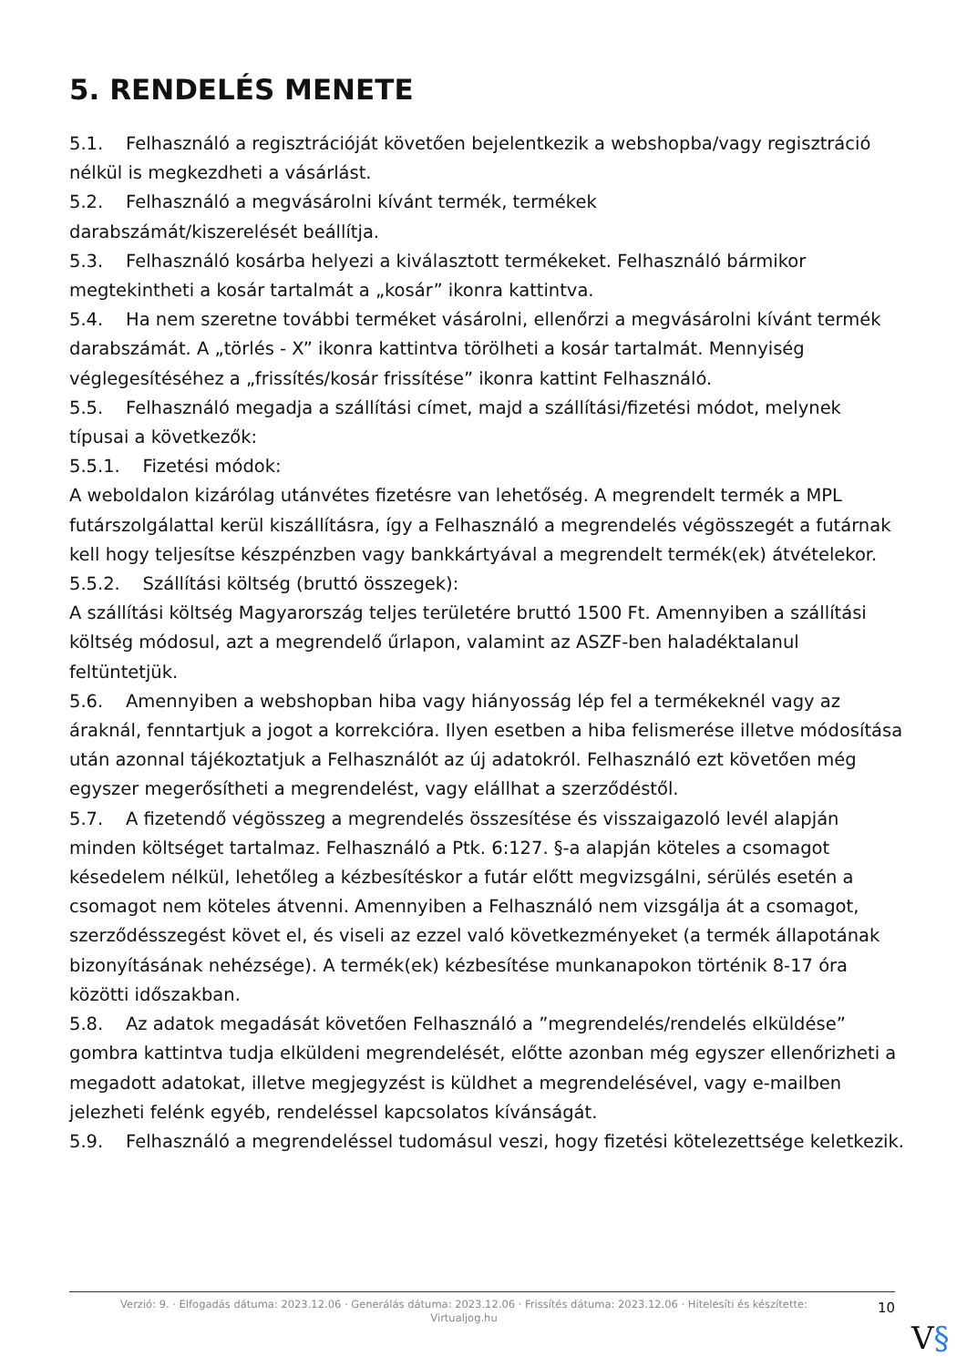5. RENDELÉS MENETE
5.1. Felhasználó a regisztrációját követően bejelentkezik a webshopba/vagy regisztráció nélkül is megkezdheti a vásárlást.
5.2. Felhasználó a megvásárolni kívánt termék, termékek
darabszámát/kiszerelését beállítja.
5.3. Felhasználó kosárba helyezi a kiválasztott termékeket. Felhasználó bármikor megtekintheti a kosár tartalmát a „kosár” ikonra kattintva.
5.4. Ha nem szeretne további terméket vásárolni, ellenőrzi a megvásárolni kívánt termék darabszámát. A „törlés - X” ikonra kattintva törölheti a kosár tartalmát. Mennyiség véglegesítéséhez a „frissítés/kosár frissítése” ikonra kattint Felhasználó.
5.5. Felhasználó megadja a szállítási címet, majd a szállítási/fizetési módot, melynek típusai a következők:
5.5.1. Fizetési módok:
A weboldalon kizárólag utánvétes fizetésre van lehetőség. A megrendelt termék a MPL futárszolgálattal kerül kiszállításra, így a Felhasználó a megrendelés végösszegét a futárnak kell hogy teljesítse készpénzben vagy bankkártyával a megrendelt termék(ek) átvételekor.
5.5.2. Szállítási költség (bruttó összegek):
A szállítási költség Magyarország teljes területére bruttó 1500 Ft. Amennyiben a szállítási költség módosul, azt a megrendelő űrlapon, valamint az ASZF-ben haladéktalanul feltüntetjük.
5.6. Amennyiben a webshopban hiba vagy hiányosság lép fel a termékeknél vagy az áraknál, fenntartjuk a jogot a korrekcióra. Ilyen esetben a hiba felismerése illetve módosítása után azonnal tájékoztatjuk a Felhasználót az új adatokról. Felhasználó ezt követően még egyszer megerősítheti a megrendelést, vagy elállhat a szerződéstől.
5.7. A fizetendő végösszeg a megrendelés összesítése és visszaigazoló levél alapján minden költséget tartalmaz. Felhasználó a Ptk. 6:127. §-a alapján köteles a csomagot késedelem nélkül, lehetőleg a kézbesítéskor a futár előtt megvizsgálni, sérülés esetén a csomagot nem köteles átvenni. Amennyiben a Felhasználó nem vizsgálja át a csomagot, szerződésszegést követ el, és viseli az ezzel való következményeket (a termék állapotának bizonyításának nehézsége). A termék(ek) kézbesítése munkanapokon történik 8-17 óra közötti időszakban.
5.8. Az adatok megadását követően Felhasználó a ”megrendelés/rendelés elküldése” gombra kattintva tudja elküldeni megrendelését, előtte azonban még egyszer ellenőrizheti a megadott adatokat, illetve megjegyzést is küldhet a megrendelésével, vagy e-mailben jelezheti felénk egyéb, rendeléssel kapcsolatos kívánságát.
5.9. Felhasználó a megrendeléssel tudomásul veszi, hogy fizetési kötelezettsége keletkezik.
Verzió: 9. · Elfogadás dátuma: 2023.12.06 · Generálás dátuma: 2023.12.06 · Frissítés dátuma: 2023.12.06 · Hitelesíti és készítette:
Virtualjog.hu
10
V§